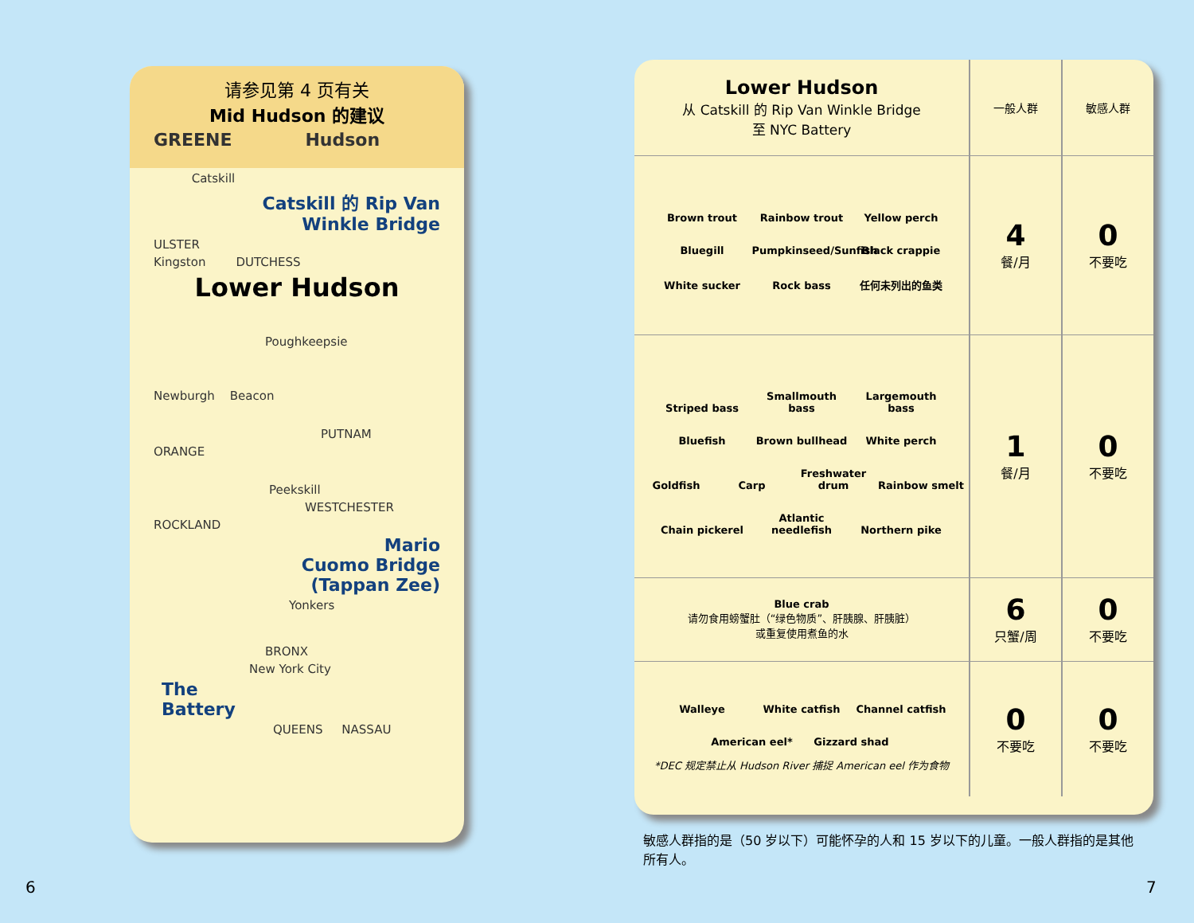请参见第 4 页有关
Mid Hudson 的建议
GREENE Hudson
Catskill
Catskill 的 Rip Van
Winkle Bridge
ULSTER
Kingston DUTCHESS
Lower Hudson
Poughkeepsie
Newburgh Beacon
PUTNAM
ORANGE
Peekskill
WESTCHESTER
ROCKLAND
Mario
Cuomo Bridge
(Tappan Zee)
Yonkers
BRONX
New York City
The
Battery
QUEENS NASSAU
| Lower Hudson 从 Catskill 的 Rip Van Winkle Bridge 至 NYC Battery | 一般人群 | 敏感人群 |
| --- | --- | --- |
| Brown trout Rainbow trout Yellow perch Bluegill Pumpkinseed/Sunfish Black crappie White sucker Rock bass 任何未列出的鱼类 | 4 餐/月 | 0 不要吃 |
| Striped bass Smallmouth bass Largemouth bass Bluefish Brown bullhead White perch Goldfish Carp Freshwater drum Rainbow smelt Chain pickerel Atlantic needlefish Northern pike | 1 餐/月 | 0 不要吃 |
| Blue crab 请勿食用螃蟹肚（“绿色物质”、肝胰腺、肝胰脏） 或重复使用煮鱼的水 | 6 只蟹/周 | 0 不要吃 |
| Walleye White catfish Channel catfish American eel* Gizzard shad *DEC 规定禁止从 Hudson River 捕捉 American eel 作为食物 | 0 不要吃 | 0 不要吃 |
敏感人群指的是（50 岁以下）可能怀孕的人和 15 岁以下的儿童。一般人群指的是其他所有人。
6 7